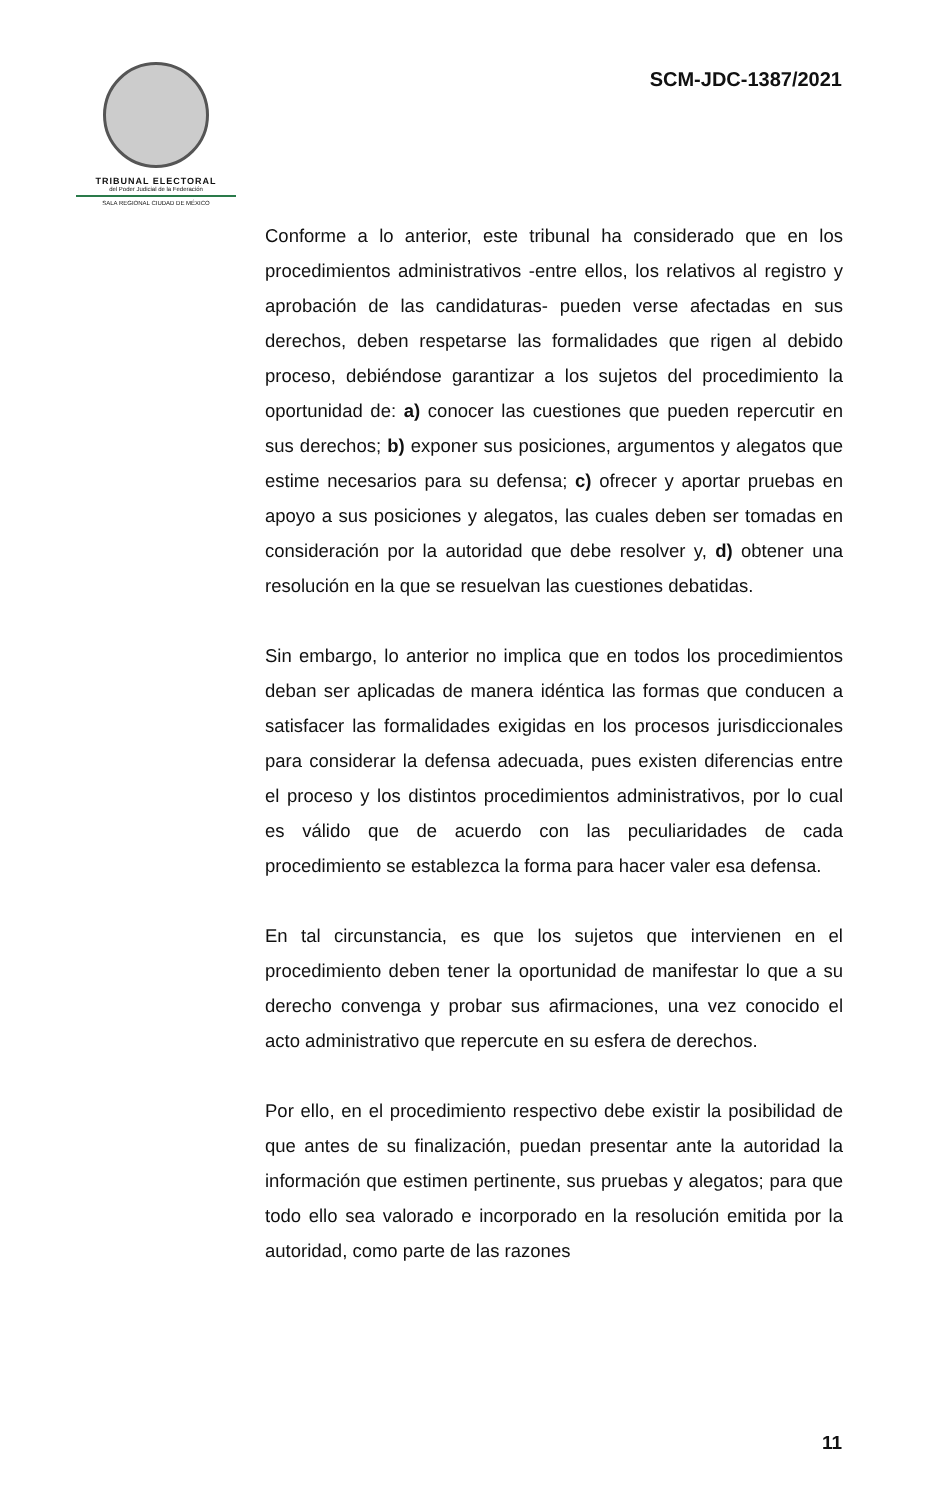TRIBUNAL ELECTORAL
del Poder Judicial de la Federación
SALA REGIONAL CIUDAD DE MÉXICO
SCM-JDC-1387/2021
Conforme a lo anterior, este tribunal ha considerado que en los procedimientos administrativos -entre ellos, los relativos al registro y aprobación de las candidaturas- pueden verse afectadas en sus derechos, deben respetarse las formalidades que rigen al debido proceso, debiéndose garantizar a los sujetos del procedimiento la oportunidad de: a) conocer las cuestiones que pueden repercutir en sus derechos; b) exponer sus posiciones, argumentos y alegatos que estime necesarios para su defensa; c) ofrecer y aportar pruebas en apoyo a sus posiciones y alegatos, las cuales deben ser tomadas en consideración por la autoridad que debe resolver y, d) obtener una resolución en la que se resuelvan las cuestiones debatidas.
Sin embargo, lo anterior no implica que en todos los procedimientos deban ser aplicadas de manera idéntica las formas que conducen a satisfacer las formalidades exigidas en los procesos jurisdiccionales para considerar la defensa adecuada, pues existen diferencias entre el proceso y los distintos procedimientos administrativos, por lo cual es válido que de acuerdo con las peculiaridades de cada procedimiento se establezca la forma para hacer valer esa defensa.
En tal circunstancia, es que los sujetos que intervienen en el procedimiento deben tener la oportunidad de manifestar lo que a su derecho convenga y probar sus afirmaciones, una vez conocido el acto administrativo que repercute en su esfera de derechos.
Por ello, en el procedimiento respectivo debe existir la posibilidad de que antes de su finalización, puedan presentar ante la autoridad la información que estimen pertinente, sus pruebas y alegatos; para que todo ello sea valorado e incorporado en la resolución emitida por la autoridad, como parte de las razones
11